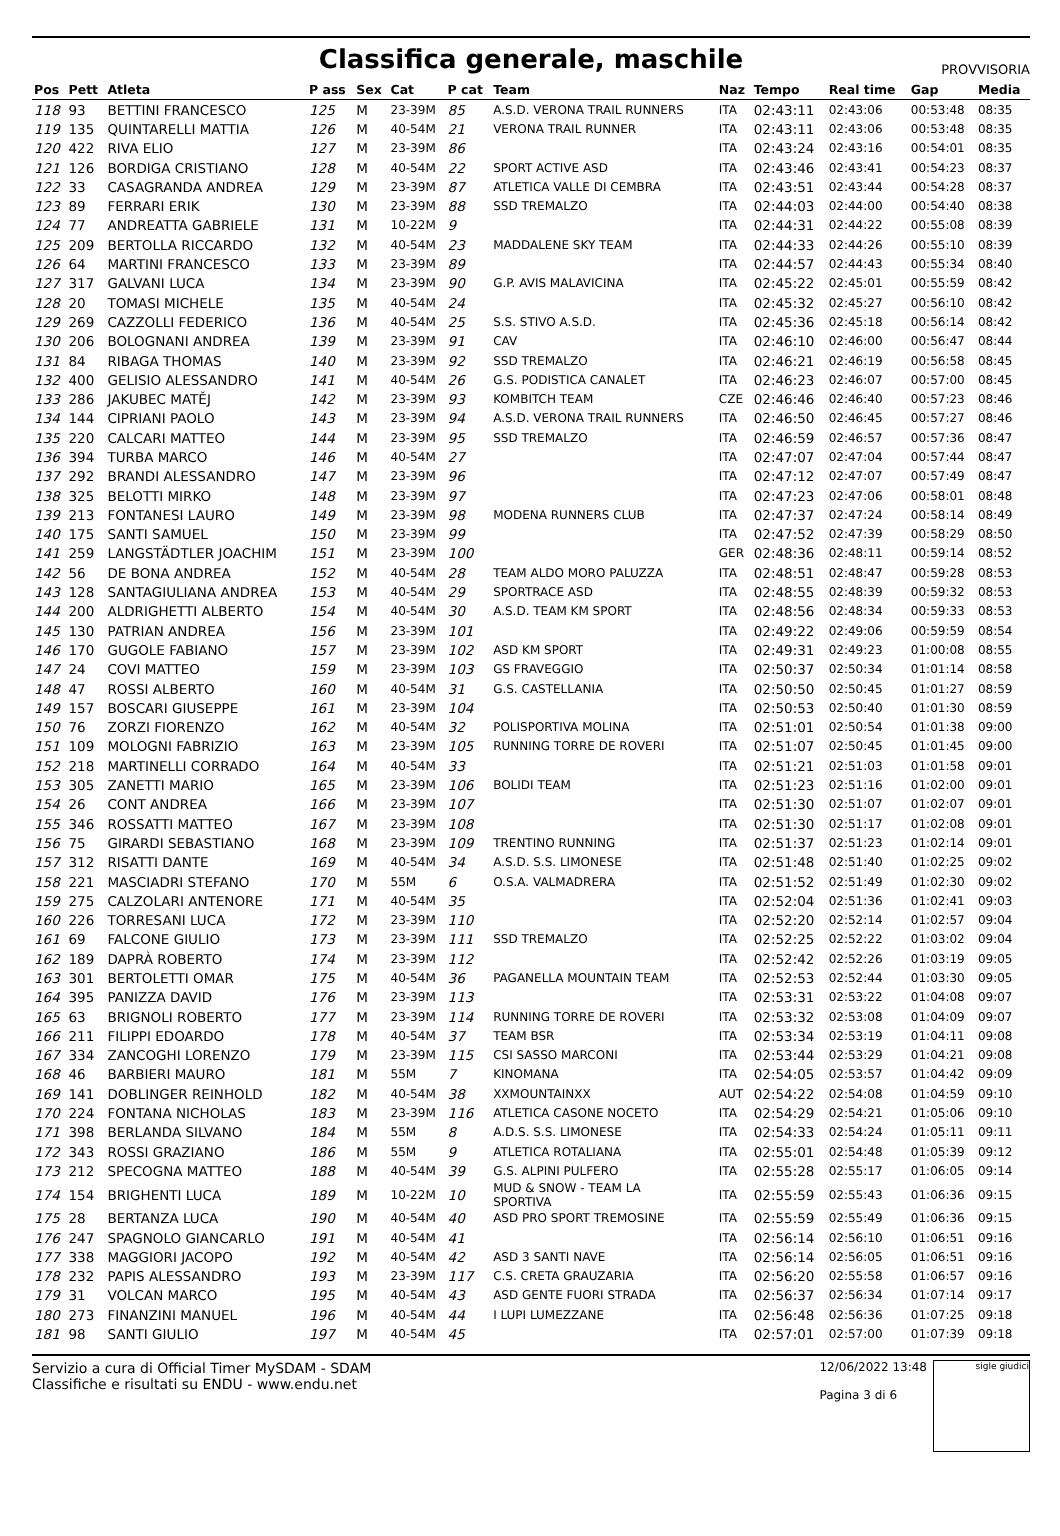Classifica generale, maschile
PROVVISORIA
| Pos | Pett | Atleta | P ass | Sex | Cat | P cat | Team | Naz | Tempo | Real time | Gap | Media |
| --- | --- | --- | --- | --- | --- | --- | --- | --- | --- | --- | --- | --- |
| 118 | 93 | BETTINI FRANCESCO | 125 | M | 23-39M | 85 | A.S.D. VERONA TRAIL RUNNERS | ITA | 02:43:11 | 02:43:06 | 00:53:48 | 08:35 |
| 119 | 135 | QUINTARELLI MATTIA | 126 | M | 40-54M | 21 | VERONA TRAIL RUNNER | ITA | 02:43:11 | 02:43:06 | 00:53:48 | 08:35 |
| 120 | 422 | RIVA ELIO | 127 | M | 23-39M | 86 | | ITA | 02:43:24 | 02:43:16 | 00:54:01 | 08:35 |
| 121 | 126 | BORDIGA CRISTIANO | 128 | M | 40-54M | 22 | SPORT ACTIVE ASD | ITA | 02:43:46 | 02:43:41 | 00:54:23 | 08:37 |
| 122 | 33 | CASAGRANDA ANDREA | 129 | M | 23-39M | 87 | ATLETICA VALLE DI CEMBRA | ITA | 02:43:51 | 02:43:44 | 00:54:28 | 08:37 |
| 123 | 89 | FERRARI ERIK | 130 | M | 23-39M | 88 | SSD TREMALZO | ITA | 02:44:03 | 02:44:00 | 00:54:40 | 08:38 |
| 124 | 77 | ANDREATTA GABRIELE | 131 | M | 10-22M | 9 | | ITA | 02:44:31 | 02:44:22 | 00:55:08 | 08:39 |
| 125 | 209 | BERTOLLA RICCARDO | 132 | M | 40-54M | 23 | MADDALENE SKY TEAM | ITA | 02:44:33 | 02:44:26 | 00:55:10 | 08:39 |
| 126 | 64 | MARTINI FRANCESCO | 133 | M | 23-39M | 89 | | ITA | 02:44:57 | 02:44:43 | 00:55:34 | 08:40 |
| 127 | 317 | GALVANI LUCA | 134 | M | 23-39M | 90 | G.P. AVIS MALAVICINA | ITA | 02:45:22 | 02:45:01 | 00:55:59 | 08:42 |
| 128 | 20 | TOMASI MICHELE | 135 | M | 40-54M | 24 | | ITA | 02:45:32 | 02:45:27 | 00:56:10 | 08:42 |
| 129 | 269 | CAZZOLLI FEDERICO | 136 | M | 40-54M | 25 | S.S. STIVO A.S.D. | ITA | 02:45:36 | 02:45:18 | 00:56:14 | 08:42 |
| 130 | 206 | BOLOGNANI ANDREA | 139 | M | 23-39M | 91 | CAV | ITA | 02:46:10 | 02:46:00 | 00:56:47 | 08:44 |
| 131 | 84 | RIBAGA THOMAS | 140 | M | 23-39M | 92 | SSD TREMALZO | ITA | 02:46:21 | 02:46:19 | 00:56:58 | 08:45 |
| 132 | 400 | GELISIO ALESSANDRO | 141 | M | 40-54M | 26 | G.S. PODISTICA CANALET | ITA | 02:46:23 | 02:46:07 | 00:57:00 | 08:45 |
| 133 | 286 | JAKUBEC MATĚJ | 142 | M | 23-39M | 93 | KOMBITCH TEAM | CZE | 02:46:46 | 02:46:40 | 00:57:23 | 08:46 |
| 134 | 144 | CIPRIANI PAOLO | 143 | M | 23-39M | 94 | A.S.D. VERONA TRAIL RUNNERS | ITA | 02:46:50 | 02:46:45 | 00:57:27 | 08:46 |
| 135 | 220 | CALCARI MATTEO | 144 | M | 23-39M | 95 | SSD TREMALZO | ITA | 02:46:59 | 02:46:57 | 00:57:36 | 08:47 |
| 136 | 394 | TURBA MARCO | 146 | M | 40-54M | 27 | | ITA | 02:47:07 | 02:47:04 | 00:57:44 | 08:47 |
| 137 | 292 | BRANDI ALESSANDRO | 147 | M | 23-39M | 96 | | ITA | 02:47:12 | 02:47:07 | 00:57:49 | 08:47 |
| 138 | 325 | BELOTTI MIRKO | 148 | M | 23-39M | 97 | | ITA | 02:47:23 | 02:47:06 | 00:58:01 | 08:48 |
| 139 | 213 | FONTANESI LAURO | 149 | M | 23-39M | 98 | MODENA RUNNERS CLUB | ITA | 02:47:37 | 02:47:24 | 00:58:14 | 08:49 |
| 140 | 175 | SANTI SAMUEL | 150 | M | 23-39M | 99 | | ITA | 02:47:52 | 02:47:39 | 00:58:29 | 08:50 |
| 141 | 259 | LANGSTÄDTLER JOACHIM | 151 | M | 23-39M | 100 | | GER | 02:48:36 | 02:48:11 | 00:59:14 | 08:52 |
| 142 | 56 | DE BONA ANDREA | 152 | M | 40-54M | 28 | TEAM ALDO MORO PALUZZA | ITA | 02:48:51 | 02:48:47 | 00:59:28 | 08:53 |
| 143 | 128 | SANTAGIULIANA ANDREA | 153 | M | 40-54M | 29 | SPORTRACE ASD | ITA | 02:48:55 | 02:48:39 | 00:59:32 | 08:53 |
| 144 | 200 | ALDRIGHETTI ALBERTO | 154 | M | 40-54M | 30 | A.S.D. TEAM KM SPORT | ITA | 02:48:56 | 02:48:34 | 00:59:33 | 08:53 |
| 145 | 130 | PATRIAN ANDREA | 156 | M | 23-39M | 101 | | ITA | 02:49:22 | 02:49:06 | 00:59:59 | 08:54 |
| 146 | 170 | GUGOLE FABIANO | 157 | M | 23-39M | 102 | ASD KM SPORT | ITA | 02:49:31 | 02:49:23 | 01:00:08 | 08:55 |
| 147 | 24 | COVI MATTEO | 159 | M | 23-39M | 103 | GS FRAVEGGIO | ITA | 02:50:37 | 02:50:34 | 01:01:14 | 08:58 |
| 148 | 47 | ROSSI ALBERTO | 160 | M | 40-54M | 31 | G.S. CASTELLANIA | ITA | 02:50:50 | 02:50:45 | 01:01:27 | 08:59 |
| 149 | 157 | BOSCARI GIUSEPPE | 161 | M | 23-39M | 104 | | ITA | 02:50:53 | 02:50:40 | 01:01:30 | 08:59 |
| 150 | 76 | ZORZI FIORENZO | 162 | M | 40-54M | 32 | POLISPORTIVA MOLINA | ITA | 02:51:01 | 02:50:54 | 01:01:38 | 09:00 |
| 151 | 109 | MOLOGNI FABRIZIO | 163 | M | 23-39M | 105 | RUNNING TORRE DE ROVERI | ITA | 02:51:07 | 02:50:45 | 01:01:45 | 09:00 |
| 152 | 218 | MARTINELLI CORRADO | 164 | M | 40-54M | 33 | | ITA | 02:51:21 | 02:51:03 | 01:01:58 | 09:01 |
| 153 | 305 | ZANETTI MARIO | 165 | M | 23-39M | 106 | BOLIDI TEAM | ITA | 02:51:23 | 02:51:16 | 01:02:00 | 09:01 |
| 154 | 26 | CONT ANDREA | 166 | M | 23-39M | 107 | | ITA | 02:51:30 | 02:51:07 | 01:02:07 | 09:01 |
| 155 | 346 | ROSSATTI MATTEO | 167 | M | 23-39M | 108 | | ITA | 02:51:30 | 02:51:17 | 01:02:08 | 09:01 |
| 156 | 75 | GIRARDI SEBASTIANO | 168 | M | 23-39M | 109 | TRENTINO RUNNING | ITA | 02:51:37 | 02:51:23 | 01:02:14 | 09:01 |
| 157 | 312 | RISATTI DANTE | 169 | M | 40-54M | 34 | A.S.D. S.S. LIMONESE | ITA | 02:51:48 | 02:51:40 | 01:02:25 | 09:02 |
| 158 | 221 | MASCIADRI STEFANO | 170 | M | 55M | 6 | O.S.A. VALMADRERA | ITA | 02:51:52 | 02:51:49 | 01:02:30 | 09:02 |
| 159 | 275 | CALZOLARI ANTENORE | 171 | M | 40-54M | 35 | | ITA | 02:52:04 | 02:51:36 | 01:02:41 | 09:03 |
| 160 | 226 | TORRESANI LUCA | 172 | M | 23-39M | 110 | | ITA | 02:52:20 | 02:52:14 | 01:02:57 | 09:04 |
| 161 | 69 | FALCONE GIULIO | 173 | M | 23-39M | 111 | SSD TREMALZO | ITA | 02:52:25 | 02:52:22 | 01:03:02 | 09:04 |
| 162 | 189 | DAPRÀ ROBERTO | 174 | M | 23-39M | 112 | | ITA | 02:52:42 | 02:52:26 | 01:03:19 | 09:05 |
| 163 | 301 | BERTOLETTI OMAR | 175 | M | 40-54M | 36 | PAGANELLA MOUNTAIN TEAM | ITA | 02:52:53 | 02:52:44 | 01:03:30 | 09:05 |
| 164 | 395 | PANIZZA DAVID | 176 | M | 23-39M | 113 | | ITA | 02:53:31 | 02:53:22 | 01:04:08 | 09:07 |
| 165 | 63 | BRIGNOLI ROBERTO | 177 | M | 23-39M | 114 | RUNNING TORRE DE ROVERI | ITA | 02:53:32 | 02:53:08 | 01:04:09 | 09:07 |
| 166 | 211 | FILIPPI EDOARDO | 178 | M | 40-54M | 37 | TEAM BSR | ITA | 02:53:34 | 02:53:19 | 01:04:11 | 09:08 |
| 167 | 334 | ZANCOGHI LORENZO | 179 | M | 23-39M | 115 | CSI SASSO MARCONI | ITA | 02:53:44 | 02:53:29 | 01:04:21 | 09:08 |
| 168 | 46 | BARBIERI MAURO | 181 | M | 55M | 7 | KINOMANA | ITA | 02:54:05 | 02:53:57 | 01:04:42 | 09:09 |
| 169 | 141 | DOBLINGER REINHOLD | 182 | M | 40-54M | 38 | XXMOUNTAINXX | AUT | 02:54:22 | 02:54:08 | 01:04:59 | 09:10 |
| 170 | 224 | FONTANA NICHOLAS | 183 | M | 23-39M | 116 | ATLETICA CASONE NOCETO | ITA | 02:54:29 | 02:54:21 | 01:05:06 | 09:10 |
| 171 | 398 | BERLANDA SILVANO | 184 | M | 55M | 8 | A.D.S. S.S. LIMONESE | ITA | 02:54:33 | 02:54:24 | 01:05:11 | 09:11 |
| 172 | 343 | ROSSI GRAZIANO | 186 | M | 55M | 9 | ATLETICA ROTALIANA | ITA | 02:55:01 | 02:54:48 | 01:05:39 | 09:12 |
| 173 | 212 | SPECOGNA MATTEO | 188 | M | 40-54M | 39 | G.S. ALPINI PULFERO | ITA | 02:55:28 | 02:55:17 | 01:06:05 | 09:14 |
| 174 | 154 | BRIGHENTI LUCA | 189 | M | 10-22M | 10 | MUD & SNOW - TEAM LA SPORTIVA | ITA | 02:55:59 | 02:55:43 | 01:06:36 | 09:15 |
| 175 | 28 | BERTANZA LUCA | 190 | M | 40-54M | 40 | ASD PRO SPORT TREMOSINE | ITA | 02:55:59 | 02:55:49 | 01:06:36 | 09:15 |
| 176 | 247 | SPAGNOLO GIANCARLO | 191 | M | 40-54M | 41 | | ITA | 02:56:14 | 02:56:10 | 01:06:51 | 09:16 |
| 177 | 338 | MAGGIORI JACOPO | 192 | M | 40-54M | 42 | ASD 3 SANTI NAVE | ITA | 02:56:14 | 02:56:05 | 01:06:51 | 09:16 |
| 178 | 232 | PAPIS ALESSANDRO | 193 | M | 23-39M | 117 | C.S. CRETA GRAUZARIA | ITA | 02:56:20 | 02:55:58 | 01:06:57 | 09:16 |
| 179 | 31 | VOLCAN MARCO | 195 | M | 40-54M | 43 | ASD GENTE FUORI STRADA | ITA | 02:56:37 | 02:56:34 | 01:07:14 | 09:17 |
| 180 | 273 | FINANZINI MANUEL | 196 | M | 40-54M | 44 | I LUPI LUMEZZANE | ITA | 02:56:48 | 02:56:36 | 01:07:25 | 09:18 |
| 181 | 98 | SANTI GIULIO | 197 | M | 40-54M | 45 | | ITA | 02:57:01 | 02:57:00 | 01:07:39 | 09:18 |
Servizio a cura di Official Timer MySDAM - SDAM
Classifiche e risultati su ENDU - www.endu.net
12/06/2022 13:48
Pagina 3 di 6
sigle giudici